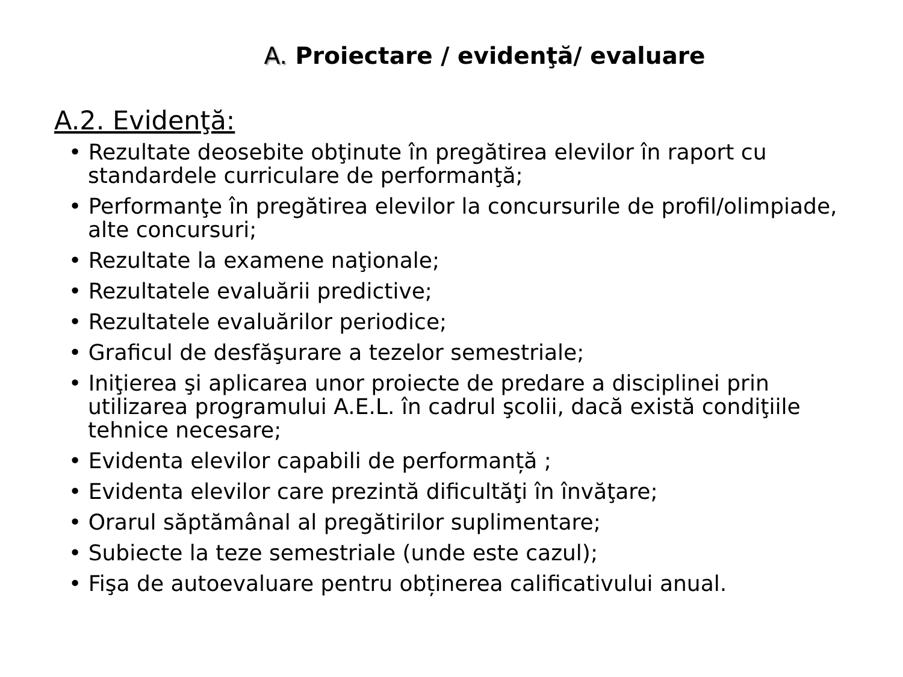A. Proiectare / evidenţă/ evaluare
A.2. Evidenţă:
• Rezultate deosebite obţinute în pregătirea elevilor în raport cu standardele curriculare de performanţă;
• Performanţe în pregătirea elevilor la concursurile de profil/olimpiade, alte concursuri;
• Rezultate la examene naţionale;
• Rezultatele evaluării predictive;
• Rezultatele evaluărilor periodice;
• Graficul de desfăşurare a tezelor semestriale;
• Iniţierea şi aplicarea unor proiecte de predare a disciplinei prin utilizarea programului A.E.L. în cadrul şcolii, dacă există condiţiile tehnice necesare;
• Evidenta elevilor capabili de performanță ;
• Evidenta elevilor care prezintă dificultăţi în învăţare;
• Orarul săptămânal al pregătirilor suplimentare;
• Subiecte la teze semestriale (unde este cazul);
• Fişa de autoevaluare pentru obținerea calificativului anual.